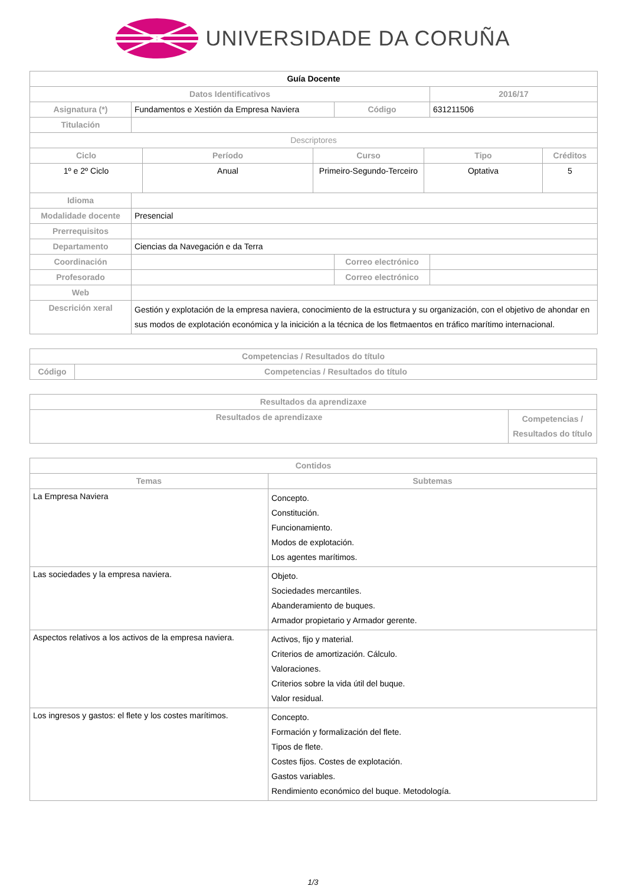UNIVERSIDADE DA CORUÑA
| Guía Docente | | | | | | | |
| Datos Identificativos | | | | | | 2016/17 | |
| Asignatura (*) | Fundamentos e Xestión da Empresa Naviera | | | Código | | 631211506 | |
| Titulación | | | | | | | |
| Descriptores | | | | | | | |
| Ciclo | | Período | Curso | | Tipo | | Créditos |
| 1º e 2º Ciclo | | Anual | Primeiro-Segundo-Terceiro | | Optativa | | 5 |
| Idioma | | | | | | | |
| Modalidade docente | Presencial | | | | | | |
| Prerrequisitos | | | | | | | |
| Departamento | Ciencias da Navegación e da Terra | | | | | | |
| Coordinación | | | | Correo electrónico | | | |
| Profesorado | | | | Correo electrónico | | | |
| Web | | | | | | | |
| Descrición xeral | Gestión y explotación de la empresa naviera, conocimiento de la estructura y su organización, con el objetivo de ahondar en sus modos de explotación económica y la inicición a la técnica de los fletmaentos en tráfico marítimo internacional. | | | | | | |
| Competencias / Resultados do título | |
| --- | --- |
| Código | Competencias / Resultados do título |
| Resultados da aprendizaxe | |
| --- | --- |
| Resultados de aprendizaxe | Competencias / Resultados do título |
| Contidos | |
| --- | --- |
| Temas | Subtemas |
| La Empresa Naviera | Concepto. Constitución. Funcionamiento. Modos de explotación. Los agentes marítimos. |
| Las sociedades y la empresa naviera. | Objeto. Sociedades mercantiles. Abanderamiento de buques. Armador propietario y Armador gerente. |
| Aspectos relativos a los activos de la empresa naviera. | Activos, fijo y material. Criterios de amortización. Cálculo. Valoraciones. Criterios sobre la vida útil del buque. Valor residual. |
| Los ingresos y gastos: el flete y los costes marítimos. | Concepto. Formación y formalización del flete. Tipos de flete. Costes fijos. Costes de explotación. Gastos variables. Rendimiento económico del buque. Metodología. |
1/3